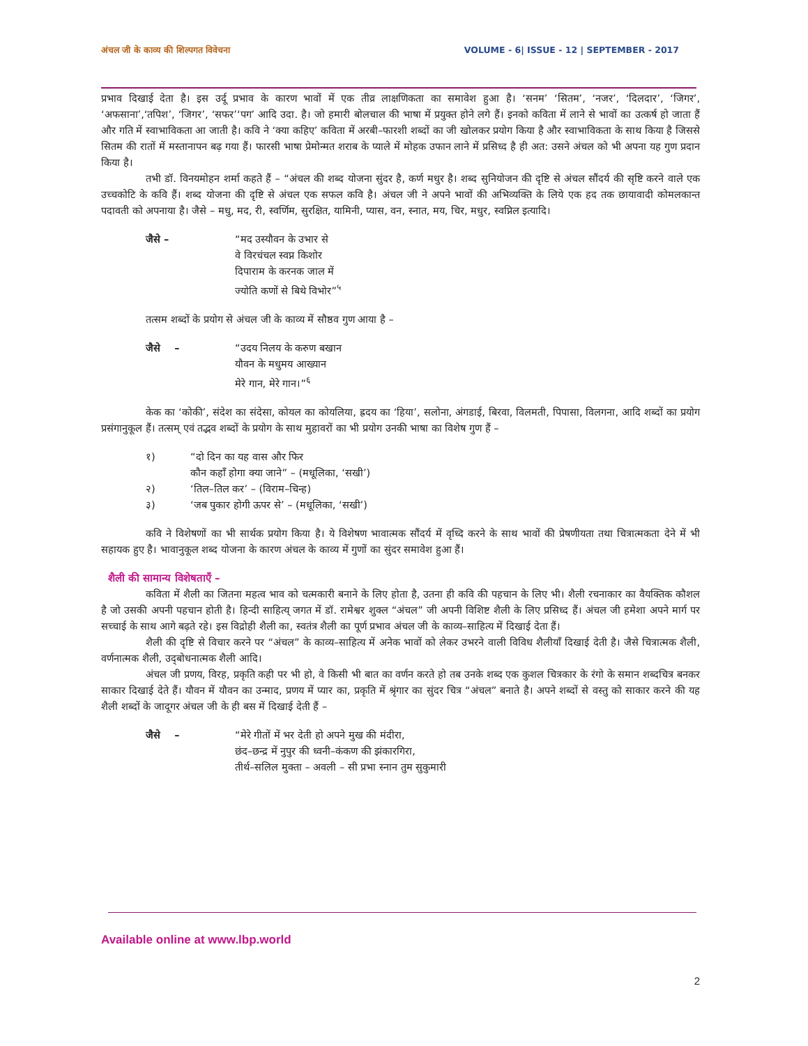अंचल जी के काव्य की शिल्पगत विवेचना VOLUME - 6| ISSUE - 12 | SEPTEMBER - 2017
प्रभाव दिखाई देता है। इस उर्दू प्रभाव के कारण भावों में एक तीव्र लाक्षणिकता का समावेश हुआ है। ‘सनम’ ‘सितम’, ‘नजर’, ‘दिलदार’, ‘जिगर’, ‘अफसाना’,‘तपिश’, ‘जिगर’, ‘सफर’‘पग’ आदि उदा. है। जो हमारी बोलचाल की भाषा में प्रयुक्त होने लगे हैं। इनको कविता में लाने से भावों का उत्कर्ष हो जाता हैं और गति में स्वाभाविकता आ जाती है। कवि ने ‘क्या कहिए’ कविता में अरबी–फारशी शब्दों का जी खोलकर प्रयोग किया है और स्वाभाविकता के साथ किया है जिससे सितम की रातों में मस्तानापन बढ़ गया हैं। फारसी भाषा प्रेमोन्मत शराब के प्याले में मोहक उफान लाने में प्रसिध्द है ही अत: उसने अंचल को भी अपना यह गुण प्रदान किया है।
तभी डॉ. विनयमोहन शर्मा कहते हैं – “अंचल की शब्द योजना सुंदर है, कर्ण मधुर है। शब्द सुनियोजन की दृष्टि से अंचल सौंदर्य की सृष्टि करने वाले एक उच्चकोटि के कवि हैं। शब्द योजना की दृष्टि से अंचल एक सफल कवि है। अंचल जी ने अपने भावों की अभिव्यक्ति के लिये एक हद तक छायावादी कोमलकान्त पदावती को अपनाया है। जैसे – मधु, मद, री, स्वर्णिम, सुरक्षित, यामिनी, प्यास, वन, स्नात, मय, चिर, मधुर, स्वप्निल इत्यादि।
जैसे – “मद उस्यौवन के उभार से
वे विरचंचल स्वप्न किशोर
दिपाराम के करनक जाल में
ज्योति कणों से बिथे विभोर”<sup>५</sup>
तत्सम शब्दों के प्रयोग से अंचल जी के काव्य में सौष्ठव गुण आया है –
जैसे – “उदय निलय के करुण बखान
यौवन के मधुमय आख्यान
मेरे गान, मेरे गान।”<sup>६</sup>
केक का ‘कोकी’, संदेश का संदेसा, कोयल का कोयलिया, ह्रदय का ‘हिया’, सलोना, अंगडाई, बिरवा, विलमती, पिपासा, विलगना, आदि शब्दों का प्रयोग प्रसंगानुकूल हैं। तत्सम् एवं तद्भव शब्दों के प्रयोग के साथ मुहावरों का भी प्रयोग उनकी भाषा का विशेष गुण हैं –
१) “दो दिन का यह वास और फिर
कौन कहाँ होगा क्या जाने” – (मधूलिका, ‘सखी’)
२) ‘तिल–तिल कर’ – (विराम–चिन्ह)
३) ‘जब पुकार होगी ऊपर से’ – (मधूलिका, ‘सखी’)
कवि ने विशेषणों का भी सार्थक प्रयोग किया है। ये विशेषण भावात्मक सौंदर्य में वृध्दि करने के साथ भावों की प्रेषणीयता तथा चित्रात्मकता देने में भी सहायक हुए है। भावानुकूल शब्द योजना के कारण अंचल के काव्य में गुणों का सुंदर समावेश हुआ हैं।
शैली की सामान्य विशेषताएँ –
कविता में शैली का जितना महत्व भाव को चत्मकारी बनाने के लिए होता है, उतना ही कवि की पहचान के लिए भी। शैली रचनाकार का वैयक्तिक कौशल है जो उसकी अपनी पहचान होती है। हिन्दी साहित्य् जगत में डॉ. रामेश्वर शुक्ल “अंचल” जी अपनी विशिष्ट शैली के लिए प्रसिध्द हैं। अंचल जी हमेशा अपने मार्ग पर सच्चाई के साथ आगे बढ़ते रहे। इस विद्रोही शैली का, स्वतंत्र शैली का पूर्ण प्रभाव अंचल जी के काव्य–साहित्य में दिखाई देता हैं।
शैली की दृष्टि से विचार करने पर “अंचल” के काव्य–साहित्य में अनेक भावों को लेकर उभरने वाली विविध शैलीयाँ दिखाई देती है। जैसे चित्रात्मक शैली, वर्णनात्मक शैली, उद्‌बोधनात्मक शैली आदि।
अंचल जी प्रणय, विरह, प्रकृति कही पर भी हो, वे किसी भी बात का वर्णन करते हो तब उनके शब्द एक कुशल चित्रकार के रंगो के समान शब्दचित्र बनकर साकार दिखाई देते हैं। यौवन में यौवन का उन्माद, प्रणय में प्यार का, प्रकृति में श्रृंगार का सुंदर चित्र “अंचल” बनाते है। अपने शब्दों से वस्तु को साकार करने की यह शैली शब्दों के जादूगर अंचल जी के ही बस में दिखाई देती हैं –
जैसे – “मेरे गीतों में भर देती हो अपने मुख की मंदीरा,
छंद–छन्द्र में नुपुर की ध्वनी–कंकण की झंकारगिरा,
तीर्थ–सलिल मुक्ता – अवली – सी प्रभा स्नान तुम सुकुमारी
Available online at www.lbp.world
2